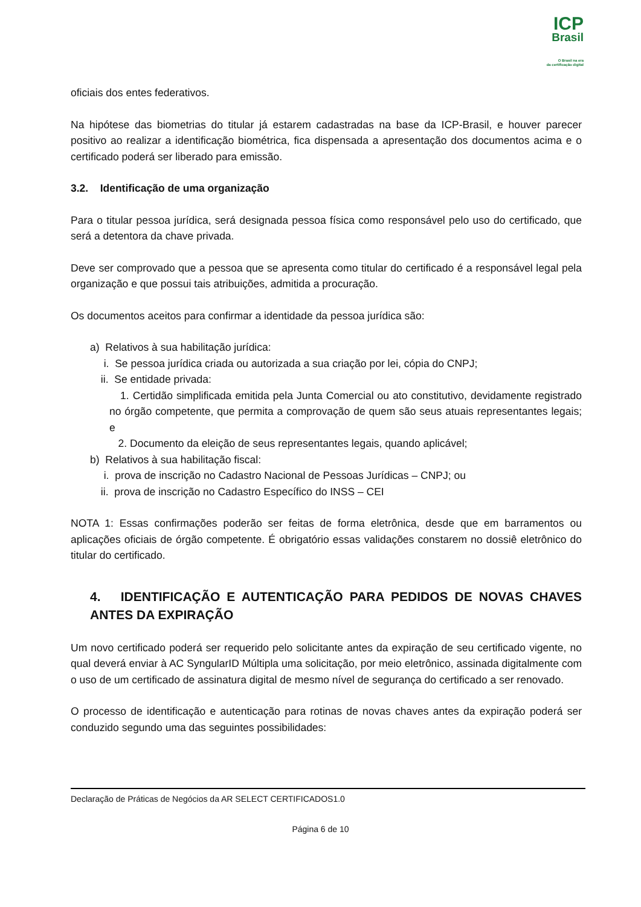ICP
Brasil
O Brasil na era
da certificação digital
oficiais dos entes federativos.
Na hipótese das biometrias do titular já estarem cadastradas na base da ICP-Brasil, e houver parecer positivo ao realizar a identificação biométrica, fica dispensada a apresentação dos documentos acima e o certificado poderá ser liberado para emissão.
3.2. Identificação de uma organização
Para o titular pessoa jurídica, será designada pessoa física como responsável pelo uso do certificado, que será a detentora da chave privada.
Deve ser comprovado que a pessoa que se apresenta como titular do certificado é a responsável legal pela organização e que possui tais atribuições, admitida a procuração.
Os documentos aceitos para confirmar a identidade da pessoa jurídica são:
a) Relativos à sua habilitação jurídica:
i. Se pessoa jurídica criada ou autorizada a sua criação por lei, cópia do CNPJ;
ii. Se entidade privada:
1. Certidão simplificada emitida pela Junta Comercial ou ato constitutivo, devidamente registrado no órgão competente, que permita a comprovação de quem são seus atuais representantes legais; e
2. Documento da eleição de seus representantes legais, quando aplicável;
b) Relativos à sua habilitação fiscal:
i. prova de inscrição no Cadastro Nacional de Pessoas Jurídicas – CNPJ; ou
ii. prova de inscrição no Cadastro Específico do INSS – CEI
NOTA 1: Essas confirmações poderão ser feitas de forma eletrônica, desde que em barramentos ou aplicações oficiais de órgão competente. É obrigatório essas validações constarem no dossiê eletrônico do titular do certificado.
4. IDENTIFICAÇÃO E AUTENTICAÇÃO PARA PEDIDOS DE NOVAS CHAVES ANTES DA EXPIRAÇÃO
Um novo certificado poderá ser requerido pelo solicitante antes da expiração de seu certificado vigente, no qual deverá enviar à AC SyngularID Múltipla uma solicitação, por meio eletrônico, assinada digitalmente com o uso de um certificado de assinatura digital de mesmo nível de segurança do certificado a ser renovado.
O processo de identificação e autenticação para rotinas de novas chaves antes da expiração poderá ser conduzido segundo uma das seguintes possibilidades:
Declaração de Práticas de Negócios da AR SELECT CERTIFICADOS1.0
Página 6 de 10